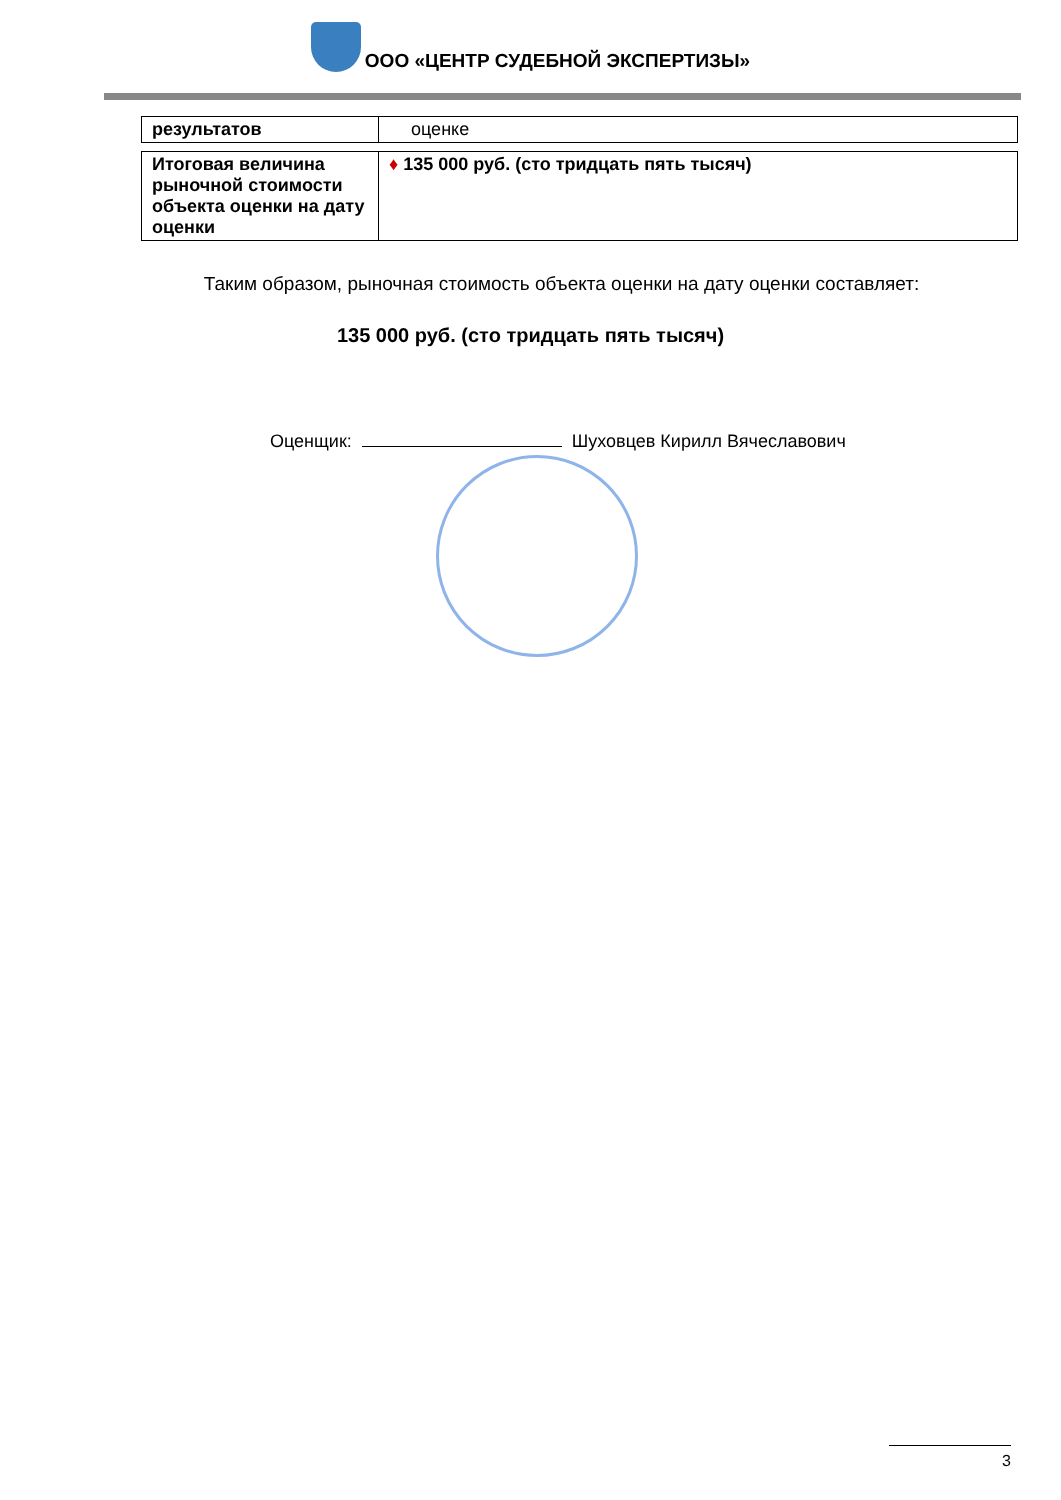ООО «ЦЕНТР СУДЕБНОЙ ЭКСПЕРТИЗЫ»
| результатов | оценке |
| Итоговая величина рыночной стоимости объекта оценки на дату оценки | ♦ 135 000 руб. (сто тридцать пять тысяч) |
Таким образом, рыночная стоимость объекта оценки на дату оценки составляет:
135 000 руб. (сто тридцать пять тысяч)
Оценщик: Шуховцев Кирилл Вячеславович
3